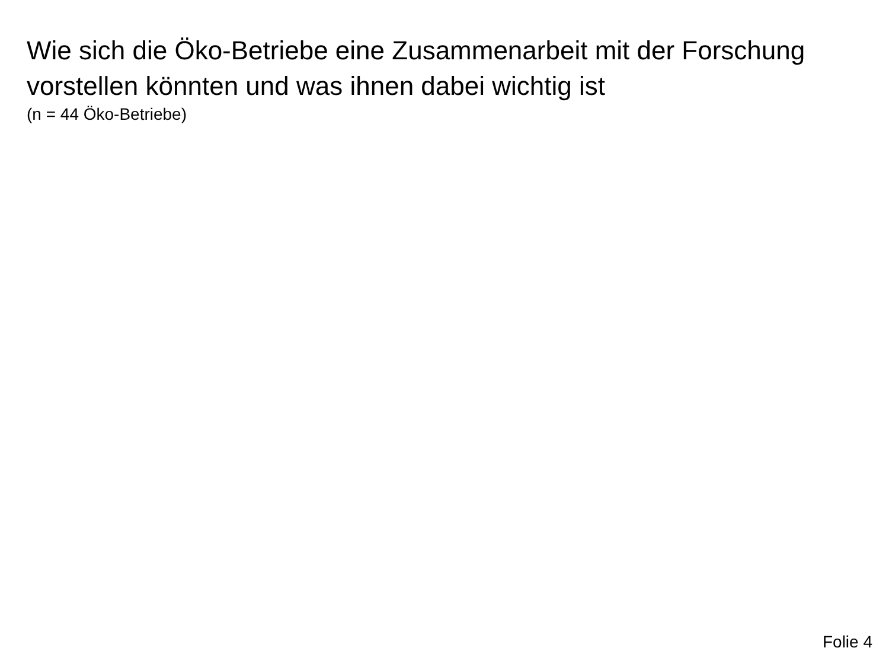Wie sich die Öko-Betriebe eine Zusammenarbeit mit der Forschung vorstellen könnten und was ihnen dabei wichtig ist
(n = 44 Öko-Betriebe)
Folie 4